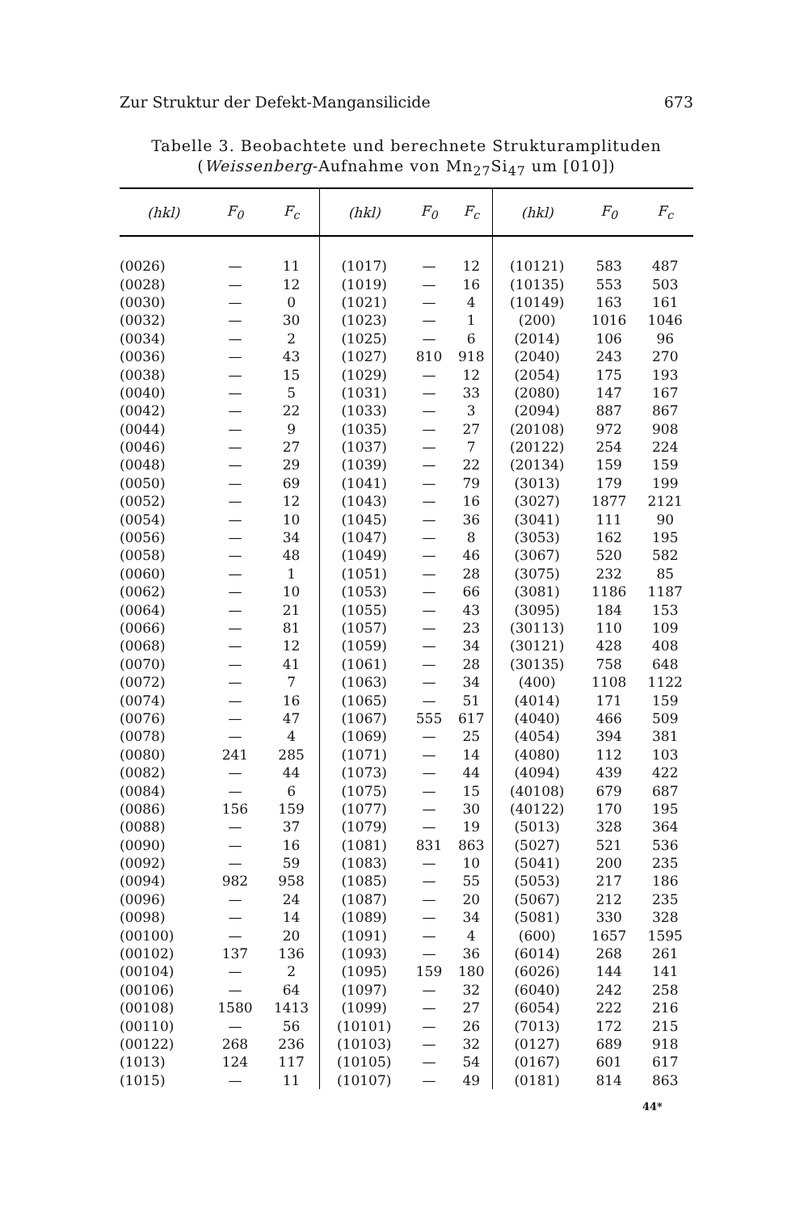Zur Struktur der Defekt-Mangansilicide 673
Tabelle 3. Beobachtete und berechnete Strukturamplituden
(Weissenberg-Aufnahme von Mn<sub>27</sub>Si<sub>47</sub> um [010])
| (hkl) | F<sub>0</sub> | F<sub>c</sub> | (hkl) | F<sub>0</sub> | F<sub>c</sub> | (hkl) | F<sub>0</sub> | F<sub>c</sub> |
| --- | --- | --- | --- | --- | --- | --- | --- | --- |
| (0026) | — | 11 | (1017) | — | 12 | (10121) | 583 | 487 |
| (0028) | — | 12 | (1019) | — | 16 | (10135) | 553 | 503 |
| (0030) | — | 0 | (1021) | — | 4 | (10149) | 163 | 161 |
| (0032) | — | 30 | (1023) | — | 1 | (200) | 1016 | 1046 |
| (0034) | — | 2 | (1025) | — | 6 | (2014) | 106 | 96 |
| (0036) | — | 43 | (1027) | 810 | 918 | (2040) | 243 | 270 |
| (0038) | — | 15 | (1029) | — | 12 | (2054) | 175 | 193 |
| (0040) | — | 5 | (1031) | — | 33 | (2080) | 147 | 167 |
| (0042) | — | 22 | (1033) | — | 3 | (2094) | 887 | 867 |
| (0044) | — | 9 | (1035) | — | 27 | (20108) | 972 | 908 |
| (0046) | — | 27 | (1037) | — | 7 | (20122) | 254 | 224 |
| (0048) | — | 29 | (1039) | — | 22 | (20134) | 159 | 159 |
| (0050) | — | 69 | (1041) | — | 79 | (3013) | 179 | 199 |
| (0052) | — | 12 | (1043) | — | 16 | (3027) | 1877 | 2121 |
| (0054) | — | 10 | (1045) | — | 36 | (3041) | 111 | 90 |
| (0056) | — | 34 | (1047) | — | 8 | (3053) | 162 | 195 |
| (0058) | — | 48 | (1049) | — | 46 | (3067) | 520 | 582 |
| (0060) | — | 1 | (1051) | — | 28 | (3075) | 232 | 85 |
| (0062) | — | 10 | (1053) | — | 66 | (3081) | 1186 | 1187 |
| (0064) | — | 21 | (1055) | — | 43 | (3095) | 184 | 153 |
| (0066) | — | 81 | (1057) | — | 23 | (30113) | 110 | 109 |
| (0068) | — | 12 | (1059) | — | 34 | (30121) | 428 | 408 |
| (0070) | — | 41 | (1061) | — | 28 | (30135) | 758 | 648 |
| (0072) | — | 7 | (1063) | — | 34 | (400) | 1108 | 1122 |
| (0074) | — | 16 | (1065) | — | 51 | (4014) | 171 | 159 |
| (0076) | — | 47 | (1067) | 555 | 617 | (4040) | 466 | 509 |
| (0078) | — | 4 | (1069) | — | 25 | (4054) | 394 | 381 |
| (0080) | 241 | 285 | (1071) | — | 14 | (4080) | 112 | 103 |
| (0082) | — | 44 | (1073) | — | 44 | (4094) | 439 | 422 |
| (0084) | — | 6 | (1075) | — | 15 | (40108) | 679 | 687 |
| (0086) | 156 | 159 | (1077) | — | 30 | (40122) | 170 | 195 |
| (0088) | — | 37 | (1079) | — | 19 | (5013) | 328 | 364 |
| (0090) | — | 16 | (1081) | 831 | 863 | (5027) | 521 | 536 |
| (0092) | — | 59 | (1083) | — | 10 | (5041) | 200 | 235 |
| (0094) | 982 | 958 | (1085) | — | 55 | (5053) | 217 | 186 |
| (0096) | — | 24 | (1087) | — | 20 | (5067) | 212 | 235 |
| (0098) | — | 14 | (1089) | — | 34 | (5081) | 330 | 328 |
| (00100) | — | 20 | (1091) | — | 4 | (600) | 1657 | 1595 |
| (00102) | 137 | 136 | (1093) | — | 36 | (6014) | 268 | 261 |
| (00104) | — | 2 | (1095) | 159 | 180 | (6026) | 144 | 141 |
| (00106) | — | 64 | (1097) | — | 32 | (6040) | 242 | 258 |
| (00108) | 1580 | 1413 | (1099) | — | 27 | (6054) | 222 | 216 |
| (00110) | — | 56 | (10101) | — | 26 | (7013) | 172 | 215 |
| (00122) | 268 | 236 | (10103) | — | 32 | (0127) | 689 | 918 |
| (1013) | 124 | 117 | (10105) | — | 54 | (0167) | 601 | 617 |
| (1015) | — | 11 | (10107) | — | 49 | (0181) | 814 | 863 |
44*